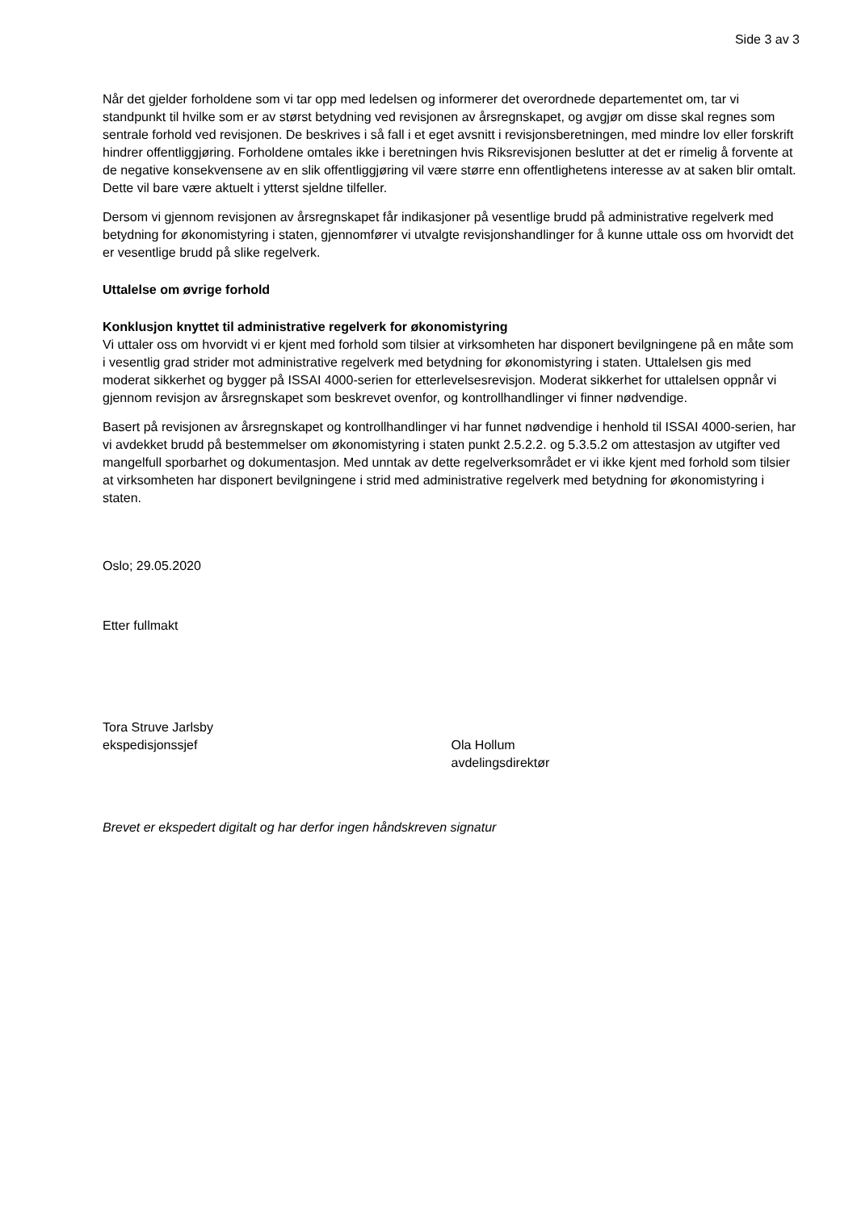Side 3 av 3
Når det gjelder forholdene som vi tar opp med ledelsen og informerer det overordnede departementet om, tar vi standpunkt til hvilke som er av størst betydning ved revisjonen av årsregnskapet, og avgjør om disse skal regnes som sentrale forhold ved revisjonen. De beskrives i så fall i et eget avsnitt i revisjonsberetningen, med mindre lov eller forskrift hindrer offentliggjøring. Forholdene omtales ikke i beretningen hvis Riksrevisjonen beslutter at det er rimelig å forvente at de negative konsekvensene av en slik offentliggjøring vil være større enn offentlighetens interesse av at saken blir omtalt. Dette vil bare være aktuelt i ytterst sjeldne tilfeller.
Dersom vi gjennom revisjonen av årsregnskapet får indikasjoner på vesentlige brudd på administrative regelverk med betydning for økonomistyring i staten, gjennomfører vi utvalgte revisjonshandlinger for å kunne uttale oss om hvorvidt det er vesentlige brudd på slike regelverk.
Uttalelse om øvrige forhold
Konklusjon knyttet til administrative regelverk for økonomistyring
Vi uttaler oss om hvorvidt vi er kjent med forhold som tilsier at virksomheten har disponert bevilgningene på en måte som i vesentlig grad strider mot administrative regelverk med betydning for økonomistyring i staten. Uttalelsen gis med moderat sikkerhet og bygger på ISSAI 4000-serien for etterlevelsesrevisjon. Moderat sikkerhet for uttalelsen oppnår vi gjennom revisjon av årsregnskapet som beskrevet ovenfor, og kontrollhandlinger vi finner nødvendige.
Basert på revisjonen av årsregnskapet og kontrollhandlinger vi har funnet nødvendige i henhold til ISSAI 4000-serien, har vi avdekket brudd på bestemmelser om økonomistyring i staten punkt 2.5.2.2. og 5.3.5.2 om attestasjon av utgifter ved mangelfull sporbarhet og dokumentasjon. Med unntak av dette regelverksområdet er vi ikke kjent med forhold som tilsier at virksomheten har disponert bevilgningene i strid med administrative regelverk med betydning for økonomistyring i staten.
Oslo; 29.05.2020
Etter fullmakt
Tora Struve Jarlsby
ekspedisjonssjef
Ola Hollum
avdelingsdirektør
Brevet er ekspedert digitalt og har derfor ingen håndskreven signatur